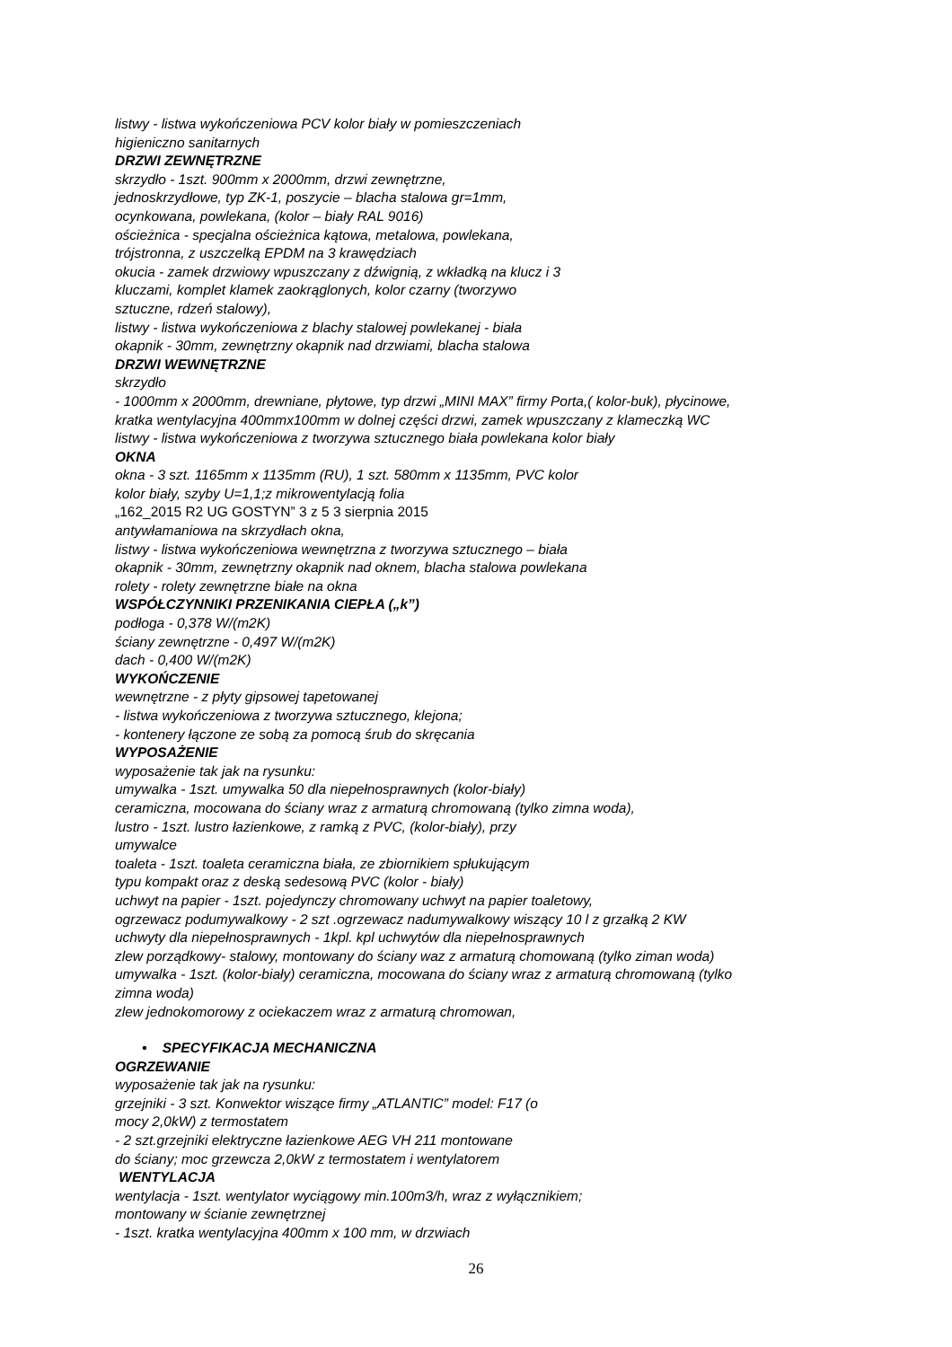listwy - listwa wykończeniowa PCV kolor biały w pomieszczeniach
higieniczno sanitarnych
DRZWI ZEWNĘTRZNE
skrzydło - 1szt. 900mm x 2000mm, drzwi zewnętrzne,
jednoskrzydłowe, typ ZK-1, poszycie – blacha stalowa gr=1mm,
ocynkowana, powlekana, (kolor – biały RAL 9016)
ościeżnica - specjalna ościeżnica kątowa, metalowa, powlekana,
trójstronna, z uszczelką EPDM na 3 krawędziach
okucia - zamek drzwiowy wpuszczany z dźwignią, z wkładką na klucz i 3
kluczami, komplet klamek zaokrąglonych, kolor czarny (tworzywo
sztuczne, rdzeń stalowy),
listwy - listwa wykończeniowa z blachy stalowej powlekanej - biała
okapnik - 30mm, zewnętrzny okapnik nad drzwiami, blacha stalowa
DRZWI WEWNĘTRZNE
skrzydło
- 1000mm x 2000mm, drewniane, płytowe, typ drzwi „MINI MAX” firmy Porta,( kolor-buk), płycinowe,
kratka wentylacyjna 400mmx100mm w dolnej części drzwi, zamek wpuszczany z klameczką WC
listwy - listwa wykończeniowa z tworzywa sztucznego biała powlekana kolor biały
OKNA
okna - 3 szt. 1165mm x 1135mm (RU), 1 szt. 580mm x 1135mm, PVC kolor
kolor biały, szyby U=1,1;z mikrowentylacją folia
„162_2015 R2 UG GOSTYN” 3 z 5 3 sierpnia 2015
antywłamaniowa na skrzydłach okna,
listwy - listwa wykończeniowa wewnętrzna z tworzywa sztucznego – biała
okapnik - 30mm, zewnętrzny okapnik nad oknem, blacha stalowa powlekana
rolety - rolety zewnętrzne białe na okna
WSPÓŁCZYNNIKI PRZENIKANIA CIEPŁA („k”)
podłoga - 0,378 W/(m2K)
ściany zewnętrzne - 0,497 W/(m2K)
dach - 0,400 W/(m2K)
WYKOŃCZENIE
wewnętrzne - z płyty gipsowej tapetowanej
- listwa wykończeniowa z tworzywa sztucznego, klejona;
- kontenery łączone ze sobą za pomocą śrub do skręcania
WYPOSAŻENIE
wyposażenie tak jak na rysunku:
umywalka - 1szt. umywalka 50 dla niepełnosprawnych (kolor-biały)
ceramiczna, mocowana do ściany wraz z armaturą chromowaną (tylko zimna woda),
lustro - 1szt. lustro łazienkowe, z ramką z PVC, (kolor-biały), przy
umywalce
toaleta - 1szt. toaleta ceramiczna biała, ze zbiornikiem spłukującym
typu kompakt oraz z deską sedesową PVC (kolor - biały)
uchwyt na papier - 1szt. pojedynczy chromowany uchwyt na papier toaletowy,
ogrzewacz podumywalkowy - 2 szt .ogrzewacz nadumywalkowy wiszący 10 l z grzałką 2 KW
uchwyty dla niepełnosprawnych - 1kpl. kpl uchwytów dla niepełnosprawnych
zlew porządkowy- stalowy, montowany do ściany waz z armaturą chomowaną (tylko ziman woda)
umywalka - 1szt. (kolor-biały) ceramiczna, mocowana do ściany wraz z armaturą chromowaną (tylko
zimna woda)
zlew jednokomorowy z ociekaczem wraz z armaturą chromowan,
• SPECYFIKACJA MECHANICZNA
OGRZEWANIE
wyposażenie tak jak na rysunku:
grzejniki - 3 szt. Konwektor wiszące firmy „ATLANTIC” model: F17 (o
mocy 2,0kW) z termostatem
- 2 szt.grzejniki elektryczne łazienkowe AEG VH 211 montowane
do ściany; moc grzewcza 2,0kW z termostatem i wentylatorem
WENTYLACJA
wentylacja - 1szt. wentylator wyciągowy min.100m3/h, wraz z wyłącznikiem;
montowany w ścianie zewnętrznej
- 1szt. kratka wentylacyjna 400mm x 100 mm, w drzwiach
26